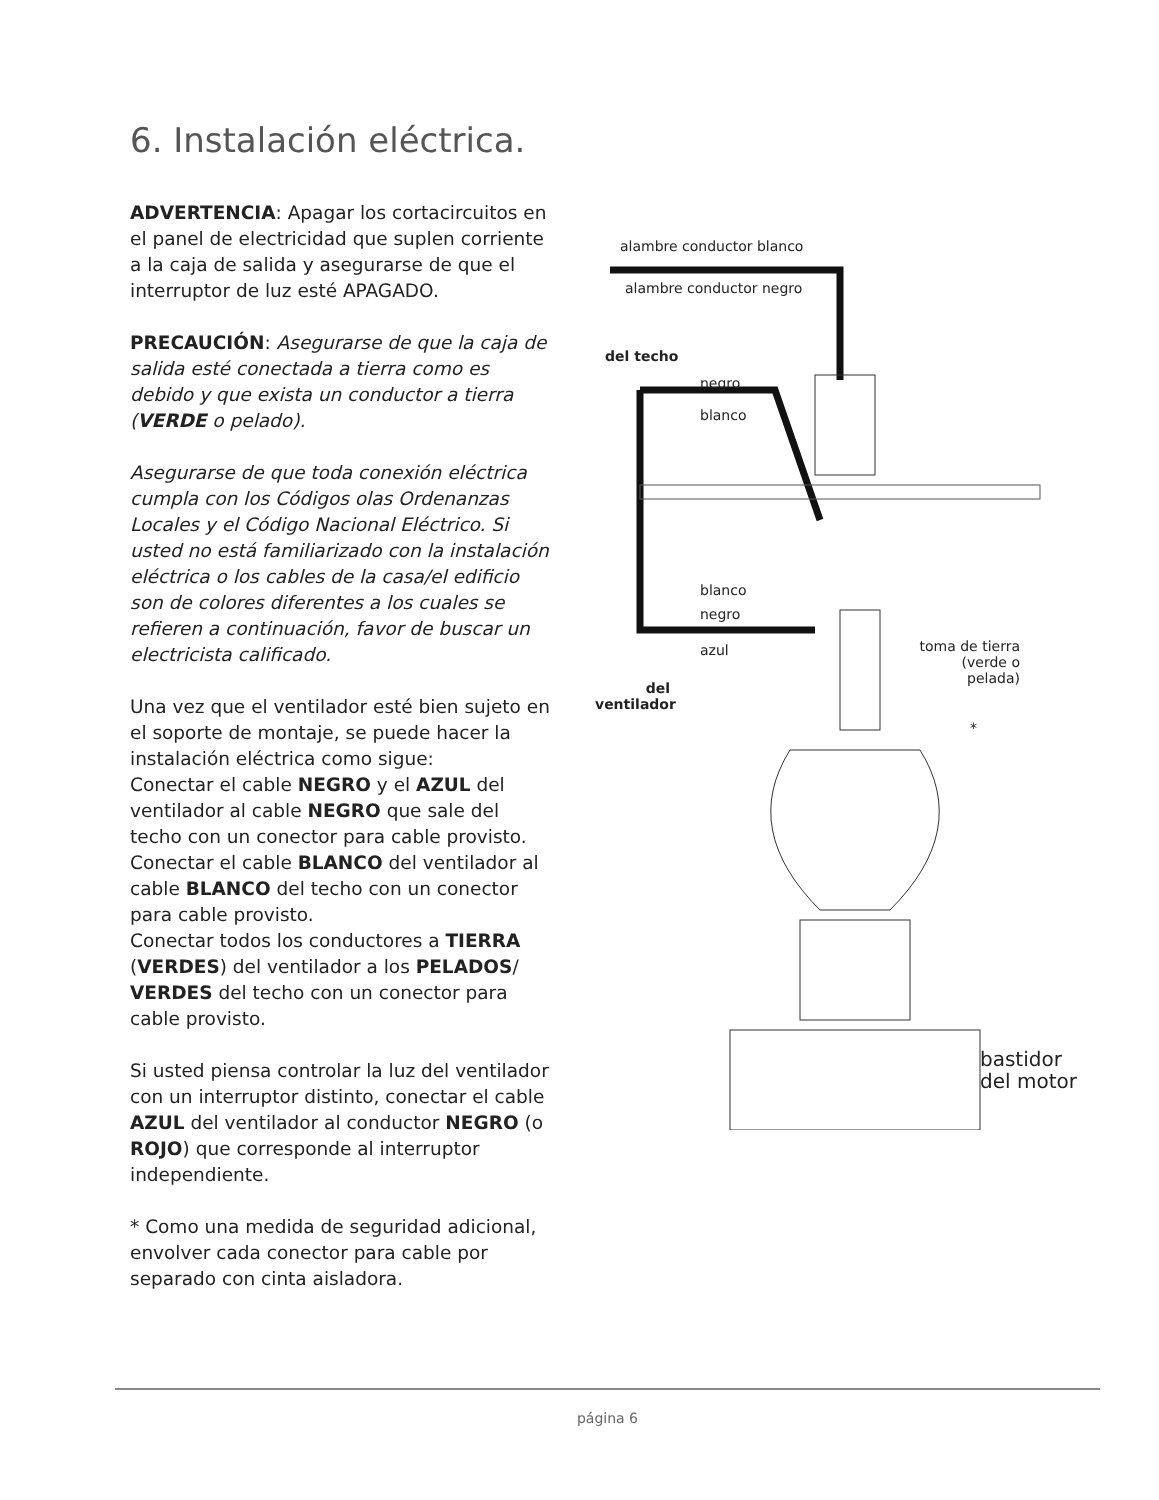6. Instalación eléctrica.
ADVERTENCIA: Apagar los cortacircuitos en el panel de electricidad que suplen corriente a la caja de salida y asegurarse de que el interruptor de luz esté APAGADO.
PRECAUCIÓN: Asegurarse de que la caja de salida esté conectada a tierra como es debido y que exista un conductor a tierra (VERDE o pelado).
Asegurarse de que toda conexión eléctrica cumpla con los Códigos olas Ordenanzas Locales y el Código Nacional Eléctrico. Si usted no está familiarizado con la instalación eléctrica o los cables de la casa/el edificio son de colores diferentes a los cuales se refieren a continuación, favor de buscar un electricista calificado.
Una vez que el ventilador esté bien sujeto en el soporte de montaje, se puede hacer la instalación eléctrica como sigue:
Conectar el cable NEGRO y el AZUL del ventilador al cable NEGRO que sale del techo con un conector para cable provisto.
Conectar el cable BLANCO del ventilador al cable BLANCO del techo con un conector para cable provisto.
Conectar todos los conductores a TIERRA (VERDES) del ventilador a los PELADOS/ VERDES del techo con un conector para cable provisto.
Si usted piensa controlar la luz del ventilador con un interruptor distinto, conectar el cable AZUL del ventilador al conductor NEGRO (o ROJO) que corresponde al interruptor independiente.
* Como una medida de seguridad adicional, envolver cada conector para cable por separado con cinta aisladora.
alambre conductor blanco
alambre conductor negro
del techo
negro
blanco
blanco
negro
azul
toma de tierra (verde o pelada)
del ventilador
*
bastidor
del motor
página 6